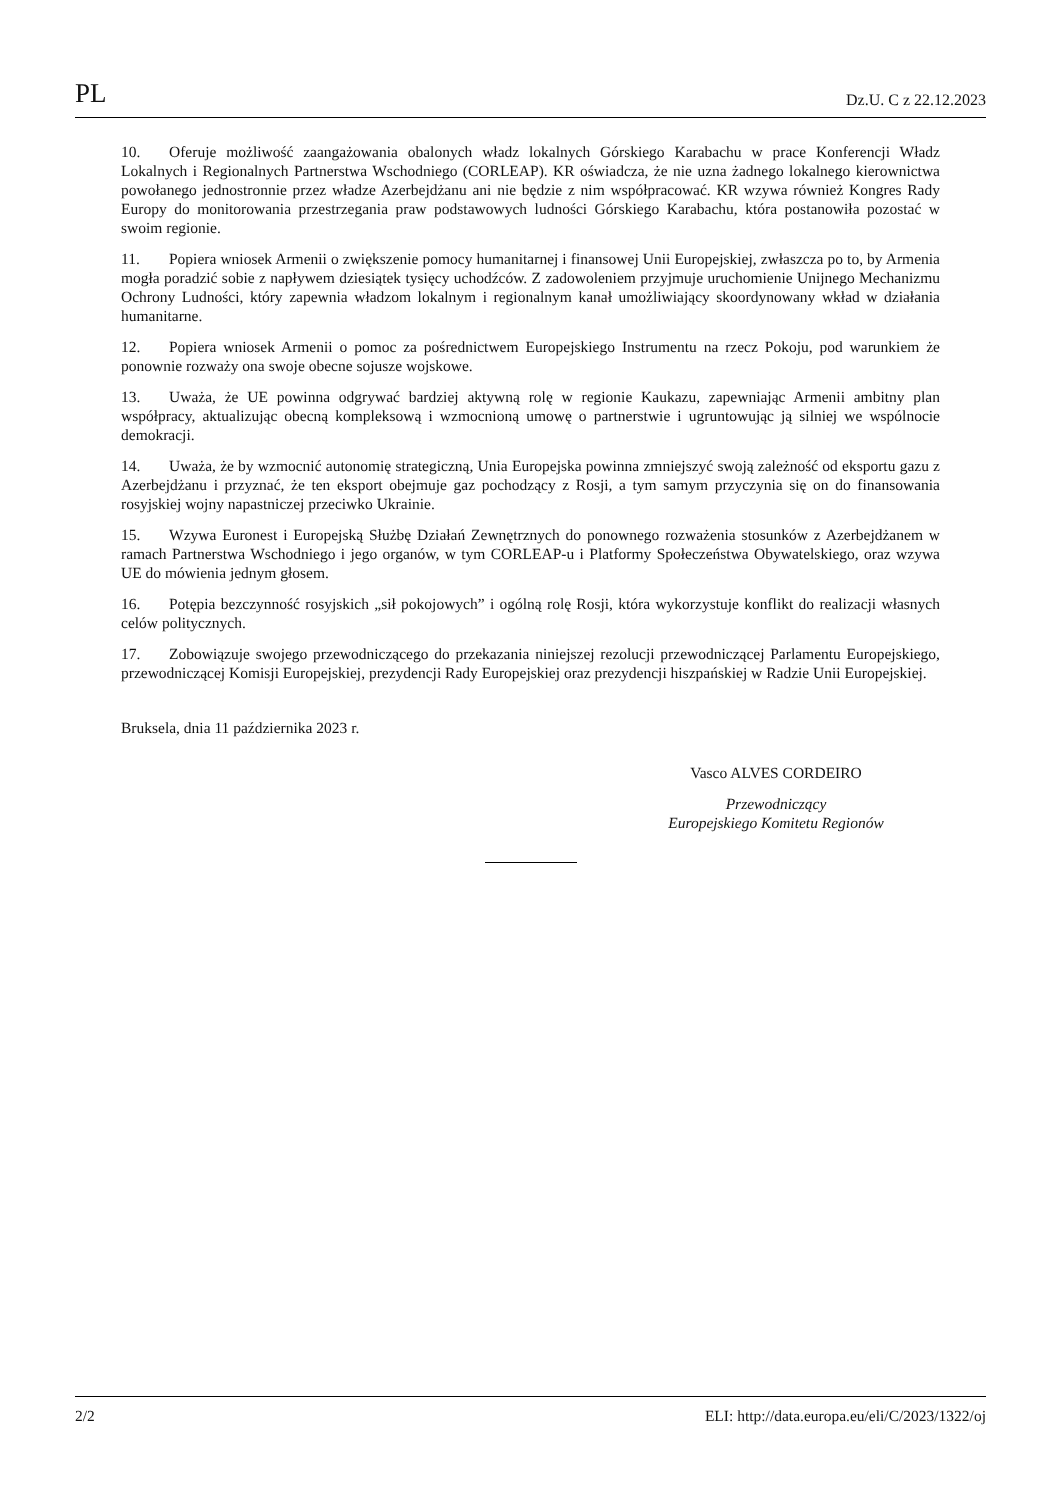PL Dz.U. C z 22.12.2023
10. Oferuje możliwość zaangażowania obalonych władz lokalnych Górskiego Karabachu w prace Konferencji Władz Lokalnych i Regionalnych Partnerstwa Wschodniego (CORLEAP). KR oświadcza, że nie uzna żadnego lokalnego kierownictwa powołanego jednostronnie przez władze Azerbejdżanu ani nie będzie z nim współpracować. KR wzywa również Kongres Rady Europy do monitorowania przestrzegania praw podstawowych ludności Górskiego Karabachu, która postanowiła pozostać w swoim regionie.
11. Popiera wniosek Armenii o zwiększenie pomocy humanitarnej i finansowej Unii Europejskiej, zwłaszcza po to, by Armenia mogła poradzić sobie z napływem dziesiątek tysięcy uchodźców. Z zadowoleniem przyjmuje uruchomienie Unijnego Mechanizmu Ochrony Ludności, który zapewnia władzom lokalnym i regionalnym kanał umożliwiający skoordynowany wkład w działania humanitarne.
12. Popiera wniosek Armenii o pomoc za pośrednictwem Europejskiego Instrumentu na rzecz Pokoju, pod warunkiem że ponownie rozważy ona swoje obecne sojusze wojskowe.
13. Uważa, że UE powinna odgrywać bardziej aktywną rolę w regionie Kaukazu, zapewniając Armenii ambitny plan współpracy, aktualizując obecną kompleksową i wzmocnioną umowę o partnerstwie i ugruntowując ją silniej we wspólnocie demokracji.
14. Uważa, że by wzmocnić autonomię strategiczną, Unia Europejska powinna zmniejszyć swoją zależność od eksportu gazu z Azerbejdżanu i przyznać, że ten eksport obejmuje gaz pochodzący z Rosji, a tym samym przyczynia się on do finansowania rosyjskiej wojny napastniczej przeciwko Ukrainie.
15. Wzywa Euronest i Europejską Służbę Działań Zewnętrznych do ponownego rozważenia stosunków z Azerbej­dżanem w ramach Partnerstwa Wschodniego i jego organów, w tym CORLEAP-u i Platformy Społeczeństwa Obywatelskiego, oraz wzywa UE do mówienia jednym głosem.
16. Potępia bezczynność rosyjskich „sił pokojowych” i ogólną rolę Rosji, która wykorzystuje konflikt do realizacji własnych celów politycznych.
17. Zobowiązuje swojego przewodniczącego do przekazania niniejszej rezolucji przewodniczącej Parlamentu Europejskiego, przewodniczącej Komisji Europejskiej, prezydencji Rady Europejskiej oraz prezydencji hiszpańskiej w Radzie Unii Europejskiej.
Bruksela, dnia 11 października 2023 r.
Vasco ALVES CORDEIRO
Przewodniczący
Europejskiego Komitetu Regionów
2/2 ELI: http://data.europa.eu/eli/C/2023/1322/oj